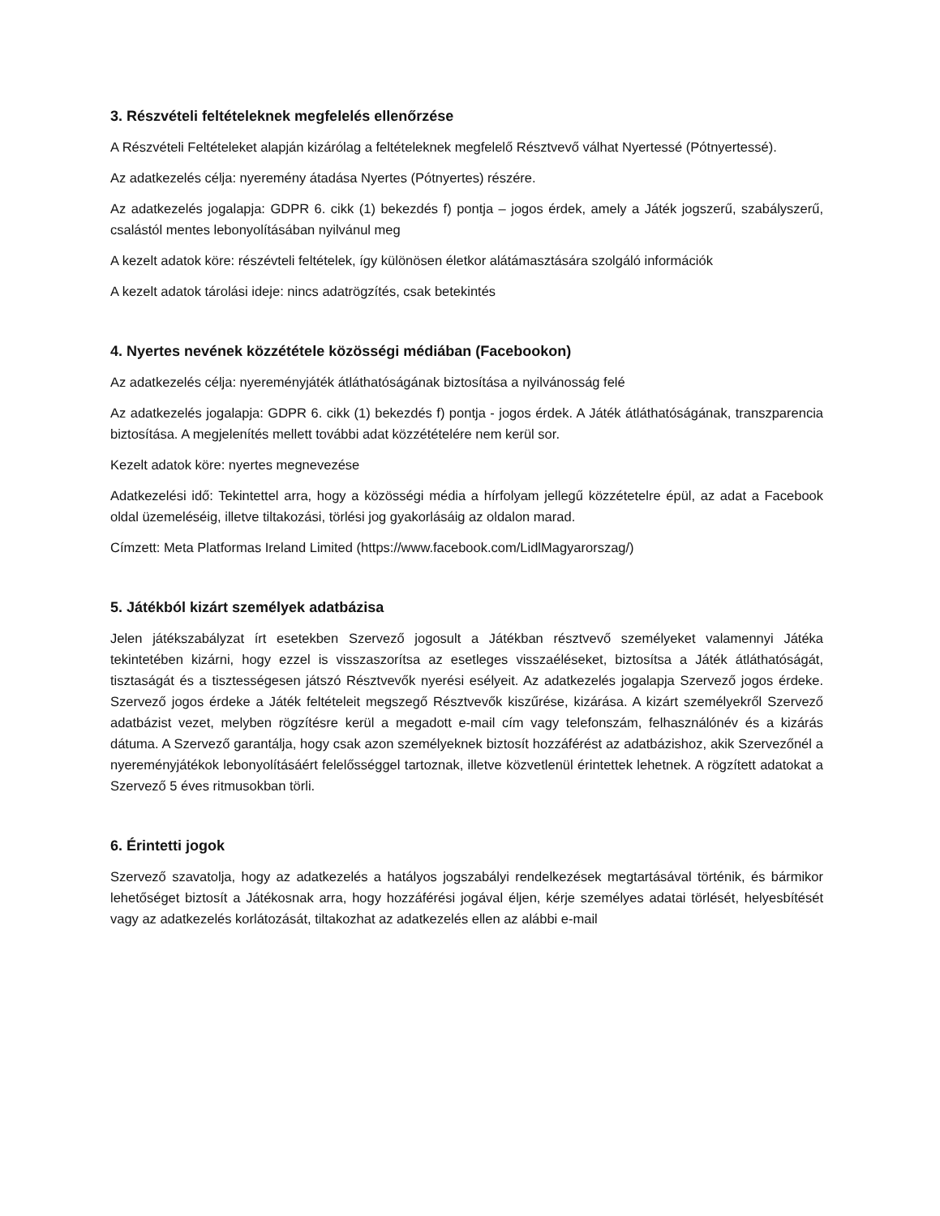3. Részvételi feltételeknek megfelelés ellenőrzése
A Részvételi Feltételeket alapján kizárólag a feltételeknek megfelelő Résztvevő válhat Nyertessé (Pótnyertessé).
Az adatkezelés célja: nyeremény átadása Nyertes (Pótnyertes) részére.
Az adatkezelés jogalapja: GDPR 6. cikk (1) bekezdés f) pontja – jogos érdek, amely a Játék jogszerű, szabályszerű, csalástól mentes lebonyolításában nyilvánul meg
A kezelt adatok köre: részévteli feltételek, így különösen életkor alátámasztására szolgáló információk
A kezelt adatok tárolási ideje: nincs adatrögzítés, csak betekintés
4. Nyertes nevének közzététele közösségi médiában (Facebookon)
Az adatkezelés célja: nyereményjáték átláthatóságának biztosítása a nyilvánosság felé
Az adatkezelés jogalapja: GDPR 6. cikk (1) bekezdés f) pontja - jogos érdek. A Játék átláthatóságának, transzparencia biztosítása. A megjelenítés mellett további adat közzétételére nem kerül sor.
Kezelt adatok köre: nyertes megnevezése
Adatkezelési idő: Tekintettel arra, hogy a közösségi média a hírfolyam jellegű közzétetelre épül, az adat a Facebook oldal üzemeléséig, illetve tiltakozási, törlési jog gyakorlásáig az oldalon marad.
Címzett: Meta Platformas Ireland Limited (https://www.facebook.com/LidlMagyarorszag/)
5. Játékból kizárt személyek adatbázisa
Jelen játékszabályzat írt esetekben Szervező jogosult a Játékban résztvevő személyeket valamennyi Játéka tekintetében kizárni, hogy ezzel is visszaszorítsa az esetleges visszaéléseket, biztosítsa a Játék átláthatóságát, tisztaságát és a tisztességesen játszó Résztvevők nyerési esélyeit. Az adatkezelés jogalapja Szervező jogos érdeke. Szervező jogos érdeke a Játék feltételeit megszegő Résztvevők kiszűrése, kizárása. A kizárt személyekről Szervező adatbázist vezet, melyben rögzítésre kerül a megadott e-mail cím vagy telefonszám, felhasználónév és a kizárás dátuma. A Szervező garantálja, hogy csak azon személyeknek biztosít hozzáférést az adatbázishoz, akik Szervezőnél a nyereményjátékok lebonyolításáért felelősséggel tartoznak, illetve közvetlenül érintettek lehetnek. A rögzített adatokat a Szervező 5 éves ritmusokban törli.
6. Érintetti jogok
Szervező szavatolja, hogy az adatkezelés a hatályos jogszabályi rendelkezések megtartásával történik, és bármikor lehetőséget biztosít a Játékosnak arra, hogy hozzáférési jogával éljen, kérje személyes adatai törlését, helyesbítését vagy az adatkezelés korlátozását, tiltakozhat az adatkezelés ellen az alábbi e-mail